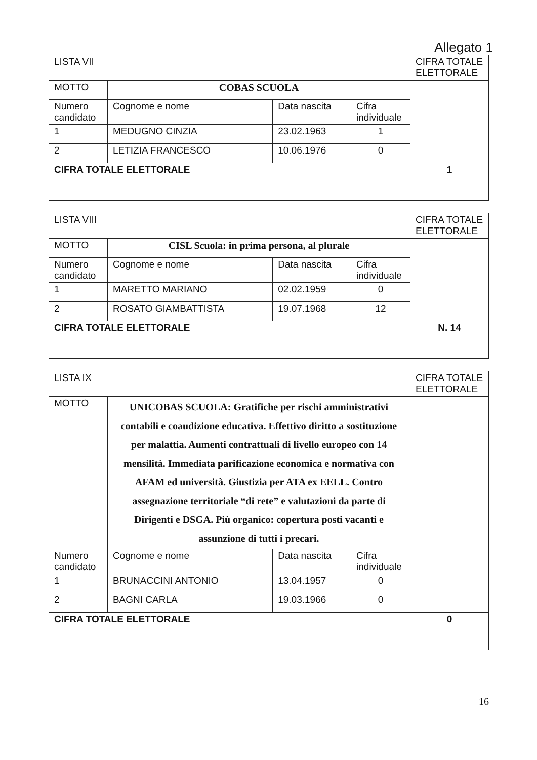Allegato 1
| LISTA VII | | | | CIFRA TOTALE ELETTORALE |
| MOTTO | COBAS SCUOLA | | | |
| Numero candidato | Cognome e nome | Data nascita | Cifra individuale | |
| 1 | MEDUGNO CINZIA | 23.02.1963 | 1 | |
| 2 | LETIZIA FRANCESCO | 10.06.1976 | 0 | |
| CIFRA TOTALE ELETTORALE | | | | 1 |
| LISTA VIII | | | | CIFRA TOTALE ELETTORALE |
| MOTTO | CISL Scuola: in prima persona, al plurale | | | |
| Numero candidato | Cognome e nome | Data nascita | Cifra individuale | |
| 1 | MARETTO MARIANO | 02.02.1959 | 0 | |
| 2 | ROSATO GIAMBATTISTA | 19.07.1968 | 12 | |
| CIFRA TOTALE ELETTORALE | | | | N. 14 |
| LISTA IX | | | | CIFRA TOTALE ELETTORALE |
| MOTTO | UNICOBAS SCUOLA: Gratifiche per rischi amministrativi contabili e coaudizione educativa. Effettivo diritto a sostituzione per malattia. Aumenti contrattuali di livello europeo con 14 mensilità. Immediata parificazione economica e normativa con AFAM ed università. Giustizia per ATA ex EELL. Contro assegnazione territoriale “di rete” e valutazioni da parte di Dirigenti e DSGA. Più organico: copertura posti vacanti e assunzione di tutti i precari. | | | |
| Numero candidato | Cognome e nome | Data nascita | Cifra individuale | |
| 1 | BRUNACCINI ANTONIO | 13.04.1957 | 0 | |
| 2 | BAGNI CARLA | 19.03.1966 | 0 | |
| CIFRA TOTALE ELETTORALE | | | | 0 |
16